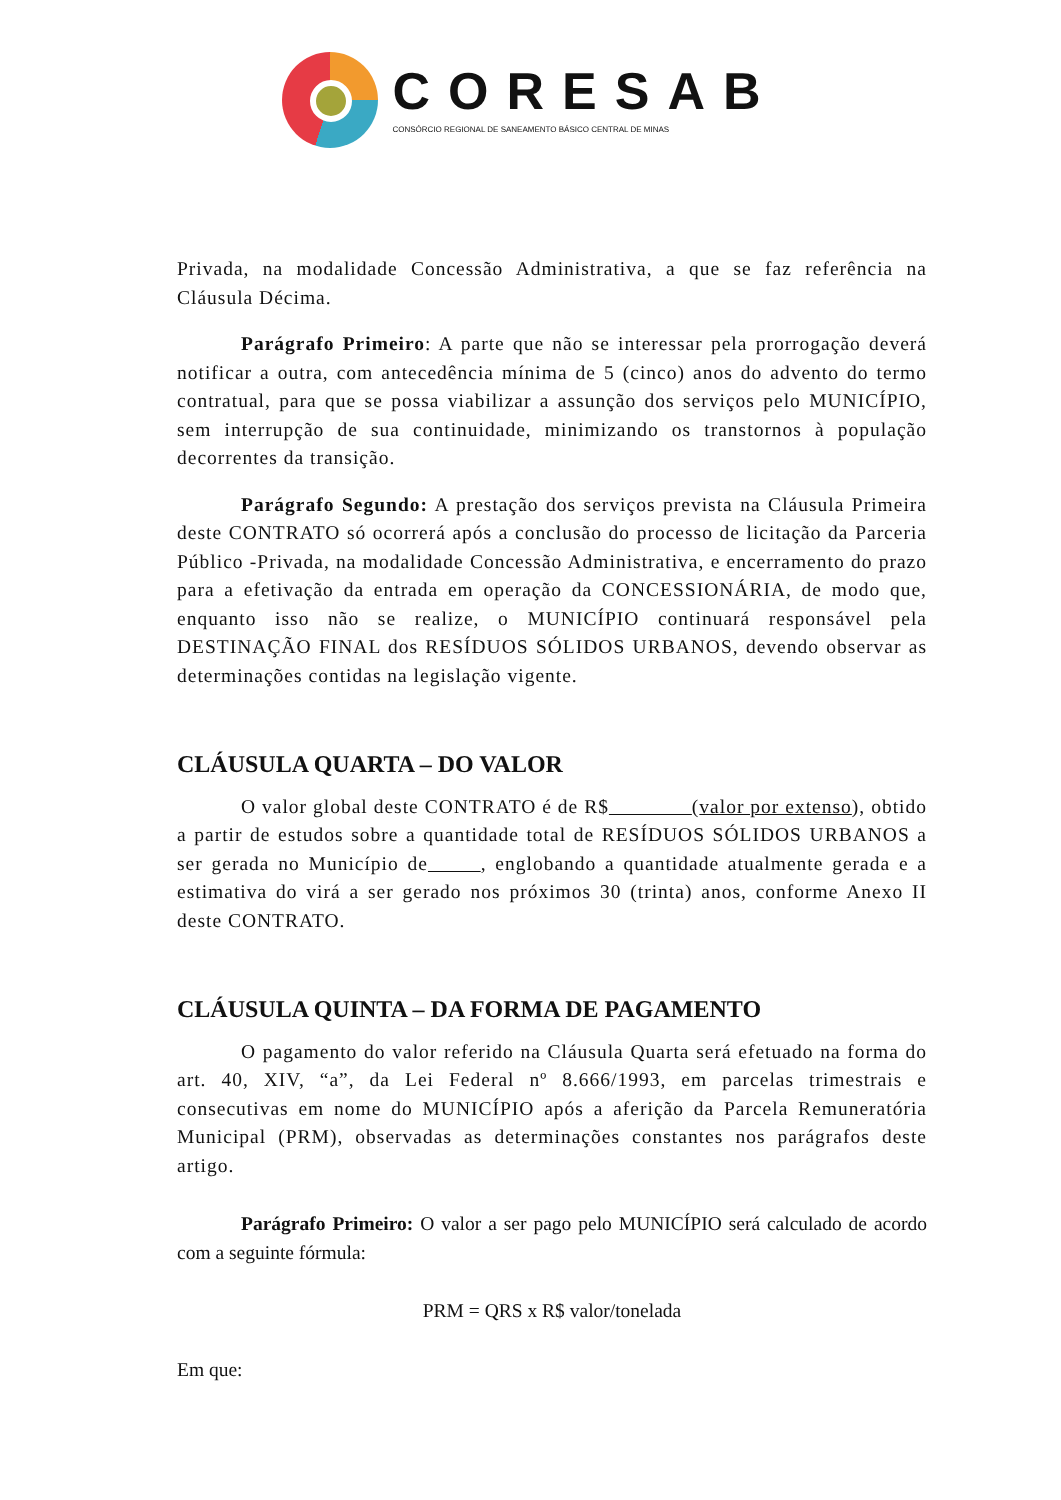CORESAB
CONSÓRCIO REGIONAL DE SANEAMENTO BÁSICO CENTRAL DE MINAS
Privada, na modalidade Concessão Administrativa, a que se faz referência na Cláusula Décima.
Parágrafo Primeiro: A parte que não se interessar pela prorrogação deverá notificar a outra, com antecedência mínima de 5 (cinco) anos do advento do termo contratual, para que se possa viabilizar a assunção dos serviços pelo MUNICÍPIO, sem interrupção de sua continuidade, minimizando os transtornos à população decorrentes da transição.
Parágrafo Segundo: A prestação dos serviços prevista na Cláusula Primeira deste CONTRATO só ocorrerá após a conclusão do processo de licitação da Parceria Público -Privada, na modalidade Concessão Administrativa, e encerramento do prazo para a efetivação da entrada em operação da CONCESSIONÁRIA, de modo que, enquanto isso não se realize, o MUNICÍPIO continuará responsável pela DESTINAÇÃO FINAL dos RESÍDUOS SÓLIDOS URBANOS, devendo observar as determinações contidas na legislação vigente.
CLÁUSULA QUARTA – DO VALOR
O valor global deste CONTRATO é de R$ (valor por extenso), obtido a partir de estudos sobre a quantidade total de RESÍDUOS SÓLIDOS URBANOS a ser gerada no Município de , englobando a quantidade atualmente gerada e a estimativa do virá a ser gerado nos próximos 30 (trinta) anos, conforme Anexo II deste CONTRATO.
CLÁUSULA QUINTA – DA FORMA DE PAGAMENTO
O pagamento do valor referido na Cláusula Quarta será efetuado na forma do art. 40, XIV, “a”, da Lei Federal nº 8.666/1993, em parcelas trimestrais e consecutivas em nome do MUNICÍPIO após a aferição da Parcela Remuneratória Municipal (PRM), observadas as determinações constantes nos parágrafos deste artigo.
Parágrafo Primeiro: O valor a ser pago pelo MUNICÍPIO será calculado de acordo com a seguinte fórmula:
PRM = QRS x R$ valor/tonelada
Em que: